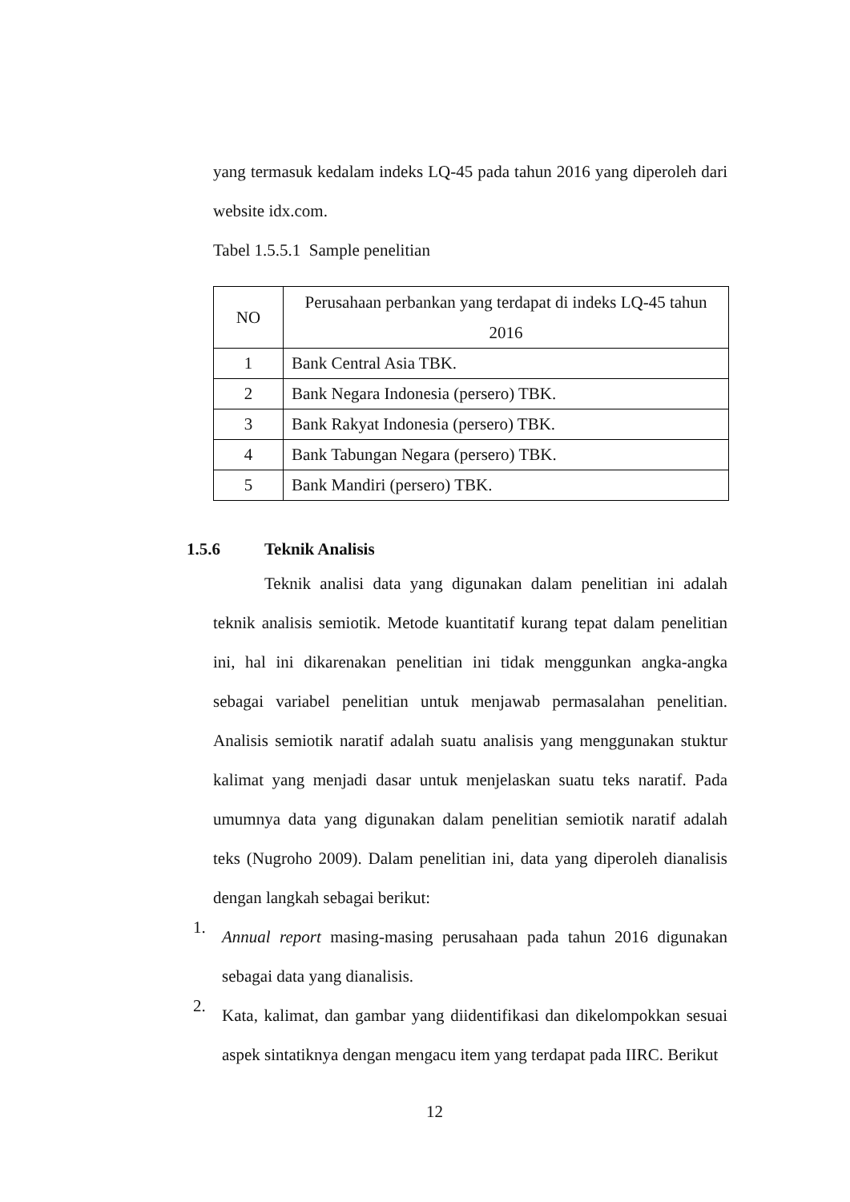yang termasuk kedalam indeks LQ-45 pada tahun 2016 yang diperoleh dari website idx.com.
Tabel 1.5.5.1 Sample penelitian
| NO | Perusahaan perbankan yang terdapat di indeks LQ-45 tahun 2016 |
| --- | --- |
| 1 | Bank Central Asia TBK. |
| 2 | Bank Negara Indonesia (persero) TBK. |
| 3 | Bank Rakyat Indonesia (persero) TBK. |
| 4 | Bank Tabungan Negara (persero) TBK. |
| 5 | Bank Mandiri (persero) TBK. |
1.5.6 Teknik Analisis
Teknik analisi data yang digunakan dalam penelitian ini adalah teknik analisis semiotik. Metode kuantitatif kurang tepat dalam penelitian ini, hal ini dikarenakan penelitian ini tidak menggunkan angka-angka sebagai variabel penelitian untuk menjawab permasalahan penelitian. Analisis semiotik naratif adalah suatu analisis yang menggunakan stuktur kalimat yang menjadi dasar untuk menjelaskan suatu teks naratif. Pada umumnya data yang digunakan dalam penelitian semiotik naratif adalah teks (Nugroho 2009). Dalam penelitian ini, data yang diperoleh dianalisis dengan langkah sebagai berikut:
1.
Annual report masing-masing perusahaan pada tahun 2016 digunakan sebagai data yang dianalisis.
2.
Kata, kalimat, dan gambar yang diidentifikasi dan dikelompokkan sesuai aspek sintatiknya dengan mengacu item yang terdapat pada IIRC. Berikut
12